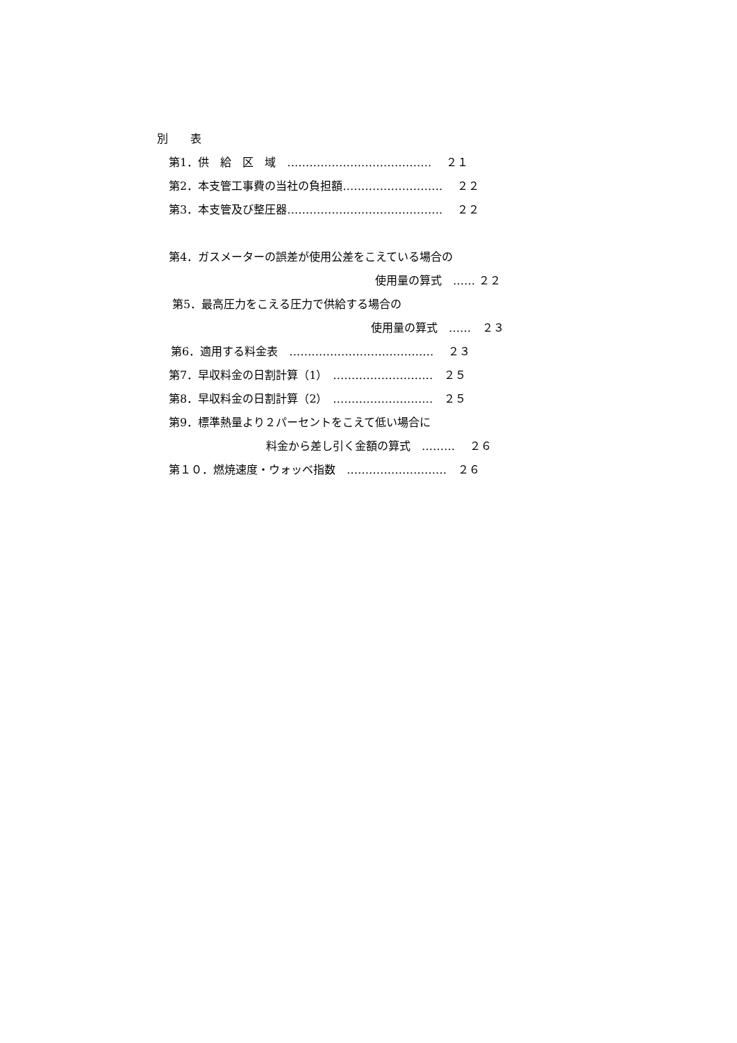別　　表
第1．供　給　区　域　…………………………………　 ２１
第2．本支管工事費の当社の負担額……………………… 　２２
第3．本支管及び整圧器…………………………………… 　２２
第4．ガスメーターの誤差が使用公差をこえている場合の
使用量の算式　…… ２２
第5．最高圧力をこえる圧力で供給する場合の
使用量の算式　……　２３
第6．適用する料金表　…………………………………　 ２３
第7．早収料金の日割計算（1）　………………………　２５
第8．早収料金の日割計算（2）　………………………　２５
第9．標準熱量より２パーセントをこえて低い場合に
料金から差し引く金額の算式　………　 ２６
第１０．燃焼速度・ウォッベ指数　………………………　２６